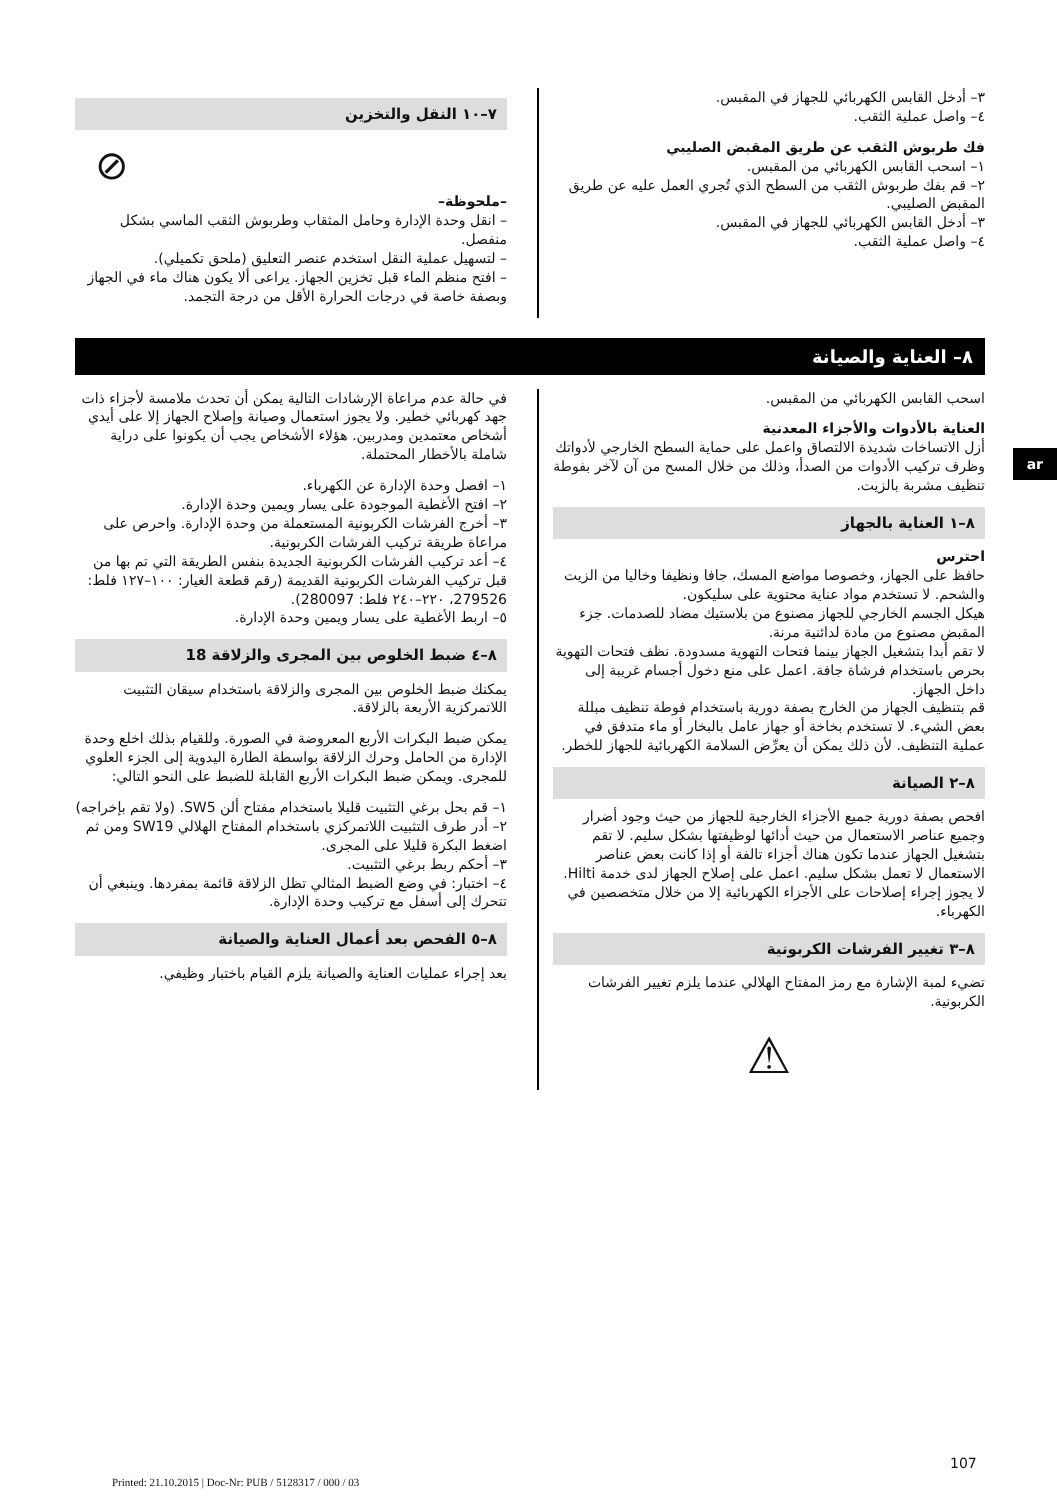ar
٣– أدخل القابس الكهربائي للجهاز في المقبس.
٤– واصل عملية الثقب.
فك طربوش الثقب عن طريق المقبض الصليبي
١– اسحب القابس الكهربائي من المقبس.
٢– قم بفك طربوش الثقب من السطح الذي تُجري العمل عليه عن طريق المقبض الصليبي.
٣– أدخل القابس الكهربائي للجهاز في المقبس.
٤– واصل عملية الثقب.
٧–١٠ النقل والتخزين
⊘
–ملحوظة–
– انقل وحدة الإدارة وحامل المثقاب وطربوش الثقب الماسي بشكل منفصل.
– لتسهيل عملية النقل استخدم عنصر التعليق (ملحق تكميلي).
– افتح منظم الماء قبل تخزين الجهاز. يراعى ألا يكون هناك ماء في الجهاز وبصفة خاصة في درجات الحرارة الأقل من درجة التجمد.
٨– العناية والصيانة
اسحب القابس الكهربائي من المقبس.
العناية بالأدوات والأجزاء المعدنية
أزل الاتساخات شديدة الالتصاق واعمل على حماية السطح الخارجي لأدواتك وظرف تركيب الأدوات من الصدأ، وذلك من خلال المسح من آن لآخر بفوطة تنظيف مشربة بالزيت.
٨–١ العناية بالجهاز
احترس
حافظ على الجهاز، وخصوصا مواضع المسك، جافا ونظيفا وخاليا من الزيت والشحم. لا تستخدم مواد عناية محتوية على سليكون.
هيكل الجسم الخارجي للجهاز مصنوع من بلاستيك مضاد للصدمات. جزء المقبض مصنوع من مادة لدائنية مرنة.
لا تقم أبدا بتشغيل الجهاز بينما فتحات التهوية مسدودة. نظف فتحات التهوية بحرص باستخدام فرشاة جافة. اعمل على منع دخول أجسام غريبة إلى داخل الجهاز.
قم بتنظيف الجهاز من الخارج بصفة دورية باستخدام فوطة تنظيف مبللة بعض الشيء. لا تستخدم بخاخة أو جهاز عامل بالبخار أو ماء متدفق في عملية التنظيف. لأن ذلك يمكن أن يعرِّض السلامة الكهربائية للجهاز للخطر.
٨–٢ الصيانة
افحص بصفة دورية جميع الأجزاء الخارجية للجهاز من حيث وجود أضرار وجميع عناصر الاستعمال من حيث أدائها لوظيفتها بشكل سليم. لا تقم بتشغيل الجهاز عندما تكون هناك أجزاء تالفة أو إذا كانت بعض عناصر الاستعمال لا تعمل بشكل سليم. اعمل على إصلاح الجهاز لدى خدمة Hilti.
لا يجوز إجراء إصلاحات على الأجزاء الكهربائية إلا من خلال متخصصين في الكهرباء.
٨–٣ تغيير الفرشات الكربونية
تضيء لمبة الإشارة مع رمز المفتاح الهلالي عندما يلزم تغيير الفرشات الكربونية.
⚠
في حالة عدم مراعاة الإرشادات التالية يمكن أن تحدث ملامسة لأجزاء ذات جهد كهربائي خطير. ولا يجوز استعمال وصيانة وإصلاح الجهاز إلا على أيدي أشخاص معتمدين ومدربين. هؤلاء الأشخاص يجب أن يكونوا على دراية شاملة بالأخطار المحتملة.
١– افصل وحدة الإدارة عن الكهرباء.
٢– افتح الأغطية الموجودة على يسار ويمين وحدة الإدارة.
٣– أخرج الفرشات الكربونية المستعملة من وحدة الإدارة. واحرص على مراعاة طريقة تركيب الفرشات الكربونية.
٤– أعد تركيب الفرشات الكربونية الجديدة بنفس الطريقة التي تم بها من قبل تركيب الفرشات الكربونية القديمة (رقم قطعة الغيار: ١٠٠–١٢٧ فلط: 279526، ٢٢٠–٢٤٠ فلط: 280097).
٥– اربط الأغطية على يسار ويمين وحدة الإدارة.
٨–٤ ضبط الخلوص بين المجرى والزلاقة 18
يمكنك ضبط الخلوص بين المجرى والزلاقة باستخدام سيقان التثبيت اللاتمركزية الأربعة بالزلاقة.
يمكن ضبط البكرات الأربع المعروضة في الصورة. وللقيام بذلك اخلع وحدة الإدارة من الحامل وحرك الزلاقة بواسطة الطارة اليدوية إلى الجزء العلوي للمجرى. ويمكن ضبط البكرات الأربع القابلة للضبط على النحو التالي:
١– قم بحل برغي التثبيت قليلا باستخدام مفتاح ألن SW5. (ولا تقم بإخراجه)
٢– أدر طرف التثبيت اللاتمركزي باستخدام المفتاح الهلالي SW19 ومن ثم اضغط البكرة قليلا على المجرى.
٣– أحكم ربط برغي التثبيت.
٤– اختبار: في وضع الضبط المثالي تظل الزلاقة قائمة بمفردها. وينبغي أن تتحرك إلى أسفل مع تركيب وحدة الإدارة.
٨–٥ الفحص بعد أعمال العناية والصيانة
بعد إجراء عمليات العناية والصيانة يلزم القيام باختبار وظيفي.
107
Printed: 21.10.2015 | Doc-Nr: PUB / 5128317 / 000 / 03